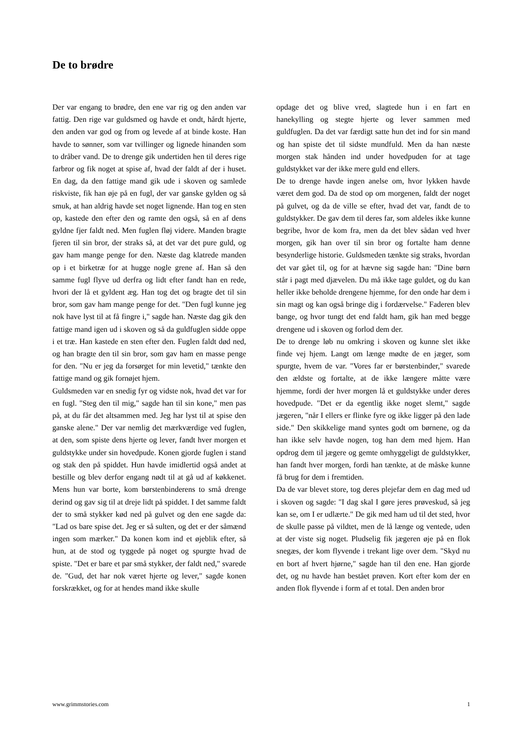De to brødre
Der var engang to brødre, den ene var rig og den anden var fattig. Den rige var guldsmed og havde et ondt, hårdt hjerte, den anden var god og from og levede af at binde koste. Han havde to sønner, som var tvillinger og lignede hinanden som to dråber vand. De to drenge gik undertiden hen til deres rige farbror og fik noget at spise af, hvad der faldt af der i huset. En dag, da den fattige mand gik ude i skoven og samlede riskviste, fik han øje på en fugl, der var ganske gylden og så smuk, at han aldrig havde set noget lignende. Han tog en sten op, kastede den efter den og ramte den også, så en af dens gyldne fjer faldt ned. Men fuglen fløj videre. Manden bragte fjeren til sin bror, der straks så, at det var det pure guld, og gav ham mange penge for den. Næste dag klatrede manden op i et birketræ for at hugge nogle grene af. Han så den samme fugl flyve ud derfra og lidt efter fandt han en rede, hvori der lå et gyldent æg. Han tog det og bragte det til sin bror, som gav ham mange penge for det. "Den fugl kunne jeg nok have lyst til at få fingre i," sagde han. Næste dag gik den fattige mand igen ud i skoven og så da guldfuglen sidde oppe i et træ. Han kastede en sten efter den. Fuglen faldt død ned, og han bragte den til sin bror, som gav ham en masse penge for den. "Nu er jeg da forsørget for min levetid," tænkte den fattige mand og gik fornøjet hjem.
Guldsmeden var en snedig fyr og vidste nok, hvad det var for en fugl. "Steg den til mig," sagde han til sin kone," men pas på, at du får det altsammen med. Jeg har lyst til at spise den ganske alene." Der var nemlig det mærkværdige ved fuglen, at den, som spiste dens hjerte og lever, fandt hver morgen et guldstykke under sin hovedpude. Konen gjorde fuglen i stand og stak den på spiddet. Hun havde imidlertid også andet at bestille og blev derfor engang nødt til at gå ud af køkkenet. Mens hun var borte, kom børstenbinderens to små drenge derind og gav sig til at dreje lidt på spiddet. I det samme faldt der to små stykker kød ned på gulvet og den ene sagde da: "Lad os bare spise det. Jeg er så sulten, og det er der såmænd ingen som mærker." Da konen kom ind et øjeblik efter, så hun, at de stod og tyggede på noget og spurgte hvad de spiste. "Det er bare et par små stykker, der faldt ned," svarede de. "Gud, det har nok været hjerte og lever," sagde konen forskrækket, og for at hendes mand ikke skulle
opdage det og blive vred, slagtede hun i en fart en hanekylling og stegte hjerte og lever sammen med guldfuglen. Da det var færdigt satte hun det ind for sin mand og han spiste det til sidste mundfuld. Men da han næste morgen stak hånden ind under hovedpuden for at tage guldstykket var der ikke mere guld end ellers.
De to drenge havde ingen anelse om, hvor lykken havde været dem god. Da de stod op om morgenen, faldt der noget på gulvet, og da de ville se efter, hvad det var, fandt de to guldstykker. De gav dem til deres far, som aldeles ikke kunne begribe, hvor de kom fra, men da det blev sådan ved hver morgen, gik han over til sin bror og fortalte ham denne besynderlige historie. Guldsmeden tænkte sig straks, hvordan det var gået til, og for at hævne sig sagde han: "Dine børn står i pagt med djævelen. Du må ikke tage guldet, og du kan heller ikke beholde drengene hjemme, for den onde har dem i sin magt og kan også bringe dig i fordærvelse." Faderen blev bange, og hvor tungt det end faldt ham, gik han med begge drengene ud i skoven og forlod dem der.
De to drenge løb nu omkring i skoven og kunne slet ikke finde vej hjem. Langt om længe mødte de en jæger, som spurgte, hvem de var. "Vores far er børstenbinder," svarede den ældste og fortalte, at de ikke længere måtte være hjemme, fordi der hver morgen lå et guldstykke under deres hovedpude. "Det er da egentlig ikke noget slemt," sagde jægeren, "når I ellers er flinke fyre og ikke ligger på den lade side." Den skikkelige mand syntes godt om børnene, og da han ikke selv havde nogen, tog han dem med hjem. Han opdrog dem til jægere og gemte omhyggeligt de guldstykker, han fandt hver morgen, fordi han tænkte, at de måske kunne få brug for dem i fremtiden.
Da de var blevet store, tog deres plejefar dem en dag med ud i skoven og sagde: "I dag skal I gøre jeres prøveskud, så jeg kan se, om I er udlærte." De gik med ham ud til det sted, hvor de skulle passe på vildtet, men de lå længe og ventede, uden at der viste sig noget. Pludselig fik jægeren øje på en flok snegæs, der kom flyvende i trekant lige over dem. "Skyd nu en bort af hvert hjørne," sagde han til den ene. Han gjorde det, og nu havde han bestået prøven. Kort efter kom der en anden flok flyvende i form af et total. Den anden bror
www.grimmstories.com 1